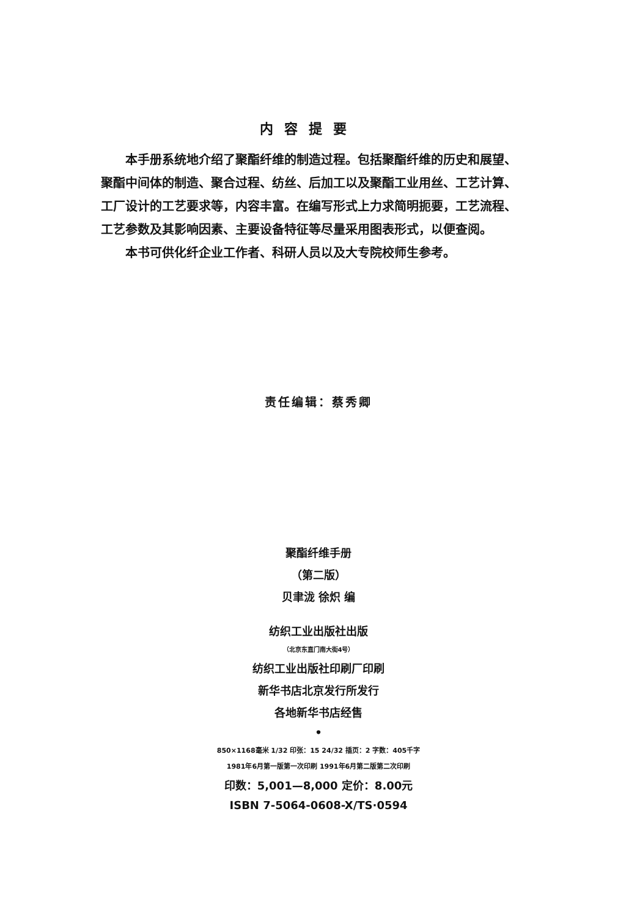内容提要
本手册系统地介绍了聚酯纤维的制造过程。包括聚酯纤维的历史和展望、聚酯中间体的制造、聚合过程、纺丝、后加工以及聚酯工业用丝、工艺计算、工厂设计的工艺要求等，内容丰富。在编写形式上力求简明扼要，工艺流程、工艺参数及其影响因素、主要设备特征等尽量采用图表形式，以便查阅。
本书可供化纤企业工作者、科研人员以及大专院校师生参考。
责任编辑：蔡秀卿
聚酯纤维手册
（第二版）
贝聿泷 徐炽 编
纺织工业出版社出版
（北京东直门南大街4号）
纺织工业出版社印刷厂印刷
新华书店北京发行所发行
各地新华书店经售
•
850×1168毫米 1/32 印张：15 24/32 插页：2 字数：405千字
1981年6月第一版第一次印刷 1991年6月第二版第二次印刷
印数：5,001—8,000 定价：8.00元
ISBN 7-5064-0608-X/TS·0594